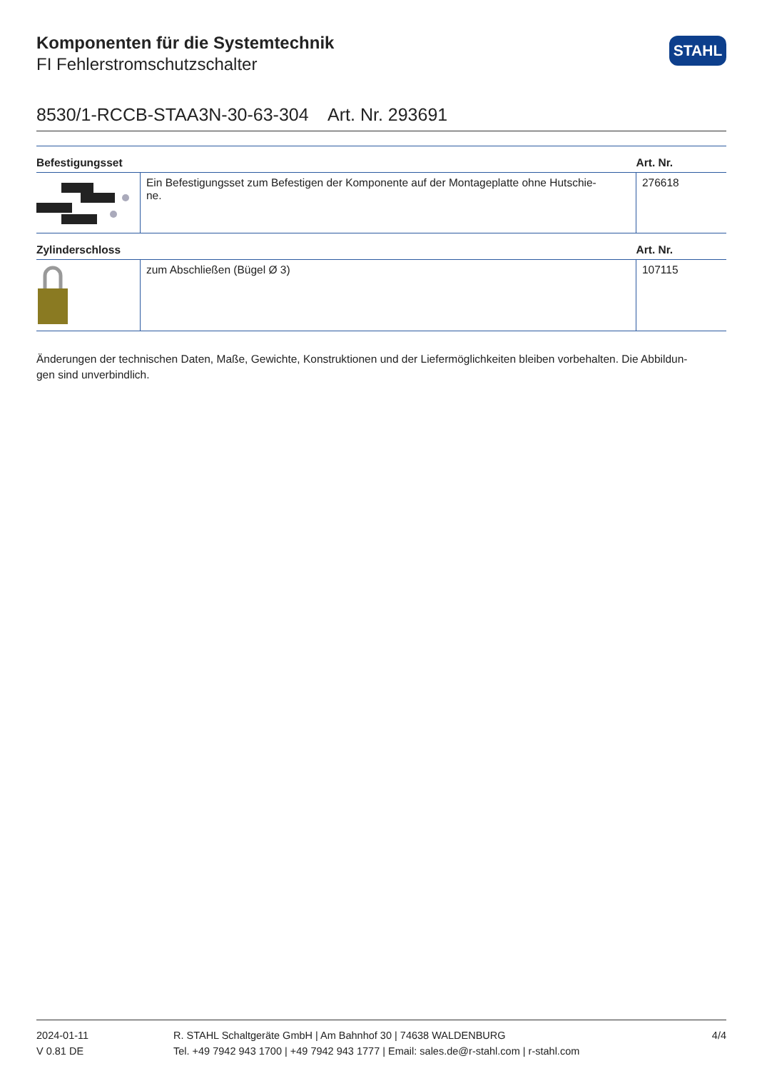STAHL
Komponenten für die Systemtechnik
FI Fehlerstromschutzschalter
8530/1-RCCB-STAA3N-30-63-304 Art. Nr. 293691
| Befestigungsset | | Art. Nr. |
| --- | --- | --- |
| | Ein Befestigungsset zum Befestigen der Komponente auf der Montageplatte ohne Hutschie- ne. | 276618 |
| Zylinderschloss | | Art. Nr. |
| | zum Abschließen (Bügel Ø 3) | 107115 |
Änderungen der technischen Daten, Maße, Gewichte, Konstruktionen und der Liefermöglichkeiten bleiben vorbehalten. Die Abbildun-
gen sind unverbindlich.
2024-01-11
V 0.81 DE
R. STAHL Schaltgeräte GmbH | Am Bahnhof 30 | 74638 WALDENBURG
Tel. +49 7942 943 1700 | +49 7942 943 1777 | Email: sales.de@r-stahl.com | r-stahl.com
4/4